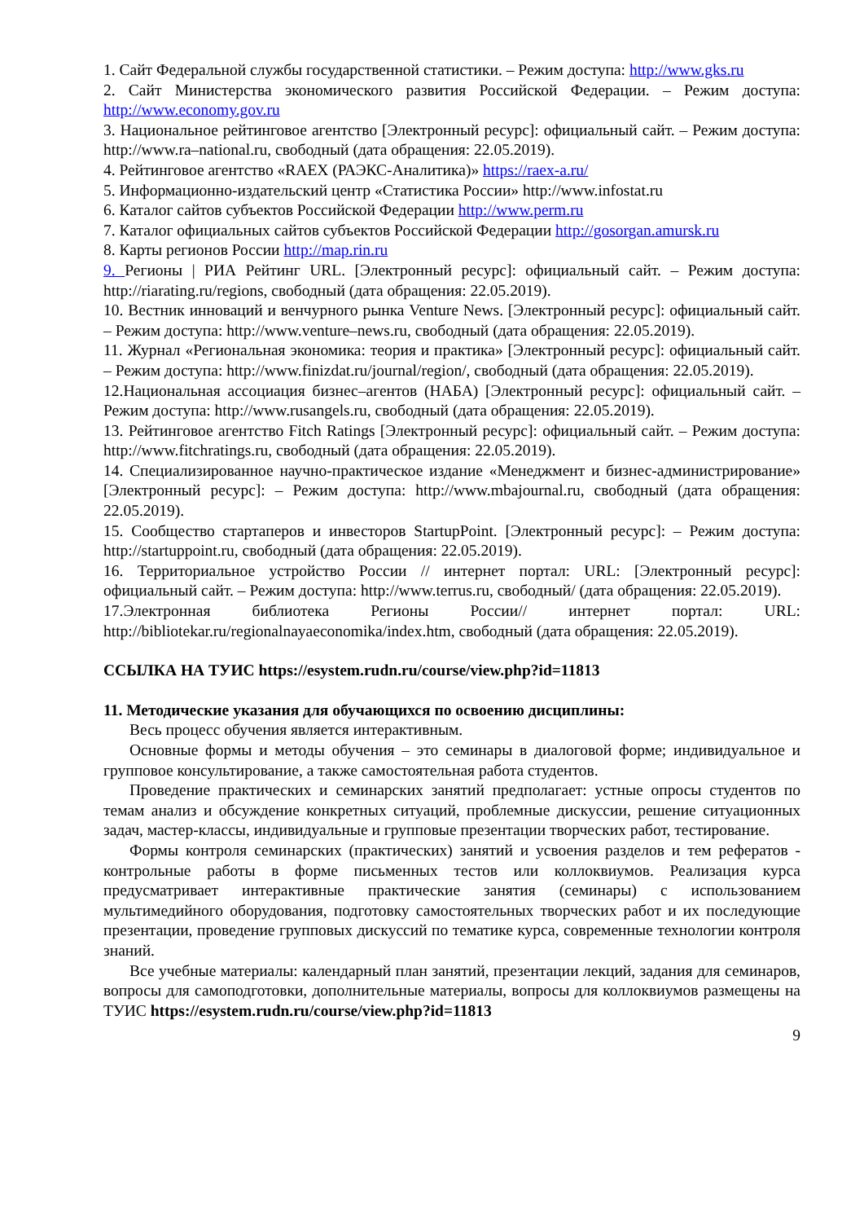1. Сайт Федеральной службы государственной статистики. – Режим доступа: http://www.gks.ru
2. Сайт Министерства экономического развития Российской Федерации. – Режим доступа: http://www.economy.gov.ru
3. Национальное рейтинговое агентство [Электронный ресурс]: официальный сайт. – Режим доступа: http://www.ra–national.ru, свободный (дата обращения: 22.05.2019).
4. Рейтинговое агентство «RAEX (РАЭКС-Аналитика)» https://raex-a.ru/
5. Информационно-издательский центр «Статистика России» http://www.infostat.ru
6. Каталог сайтов субъектов Российской Федерации http://www.perm.ru
7. Каталог официальных сайтов субъектов Российской Федерации http://gosorgan.amursk.ru
8. Карты регионов России http://map.rin.ru
9. Регионы | РИА Рейтинг URL. [Электронный ресурс]: официальный сайт. – Режим доступа: http://riarating.ru/regions, свободный (дата обращения: 22.05.2019).
10. Вестник инноваций и венчурного рынка Venture News. [Электронный ресурс]: официальный сайт. – Режим доступа: http://www.venture–news.ru, свободный (дата обращения: 22.05.2019).
11. Журнал «Региональная экономика: теория и практика» [Электронный ресурс]: официальный сайт. – Режим доступа: http://www.finizdat.ru/journal/region/, свободный (дата обращения: 22.05.2019).
12.Национальная ассоциация бизнес–агентов (НАБА) [Электронный ресурс]: официальный сайт. – Режим доступа: http://www.rusangels.ru, свободный (дата обращения: 22.05.2019).
13. Рейтинговое агентство Fitch Ratings [Электронный ресурс]: официальный сайт. – Режим доступа: http://www.fitchratings.ru, свободный (дата обращения: 22.05.2019).
14. Специализированное научно-практическое издание «Менеджмент и бизнес-администрирование» [Электронный ресурс]: – Режим доступа: http://www.mbajournal.ru, свободный (дата обращения: 22.05.2019).
15. Сообщество стартаперов и инвесторов StartupPoint. [Электронный ресурс]: – Режим доступа: http://startuppoint.ru, свободный (дата обращения: 22.05.2019).
16. Территориальное устройство России // интернет портал: URL: [Электронный ресурс]: официальный сайт. – Режим доступа: http://www.terrus.ru, свободный/ (дата обращения: 22.05.2019).
17.Электронная библиотека Регионы России// интернет портал: URL: http://bibliotekar.ru/regionalnayaeconomika/index.htm, свободный (дата обращения: 22.05.2019).
ССЫЛКА НА ТУИС https://esystem.rudn.ru/course/view.php?id=11813
11. Методические указания для обучающихся по освоению дисциплины:
Весь процесс обучения является интерактивным.
Основные формы и методы обучения – это семинары в диалоговой форме; индивидуальное и групповое консультирование, а также самостоятельная работа студентов.
Проведение практических и семинарских занятий предполагает: устные опросы студентов по темам анализ и обсуждение конкретных ситуаций, проблемные дискуссии, решение ситуационных задач, мастер-классы, индивидуальные и групповые презентации творческих работ, тестирование.
Формы контроля семинарских (практических) занятий и усвоения разделов и тем рефератов - контрольные работы в форме письменных тестов или коллоквиумов. Реализация курса предусматривает интерактивные практические занятия (семинары) с использованием мультимедийного оборудования, подготовку самостоятельных творческих работ и их последующие презентации, проведение групповых дискуссий по тематике курса, современные технологии контроля знаний.
Все учебные материалы: календарный план занятий, презентации лекций, задания для семинаров, вопросы для самоподготовки, дополнительные материалы, вопросы для коллоквиумов размещены на ТУИС https://esystem.rudn.ru/course/view.php?id=11813
9